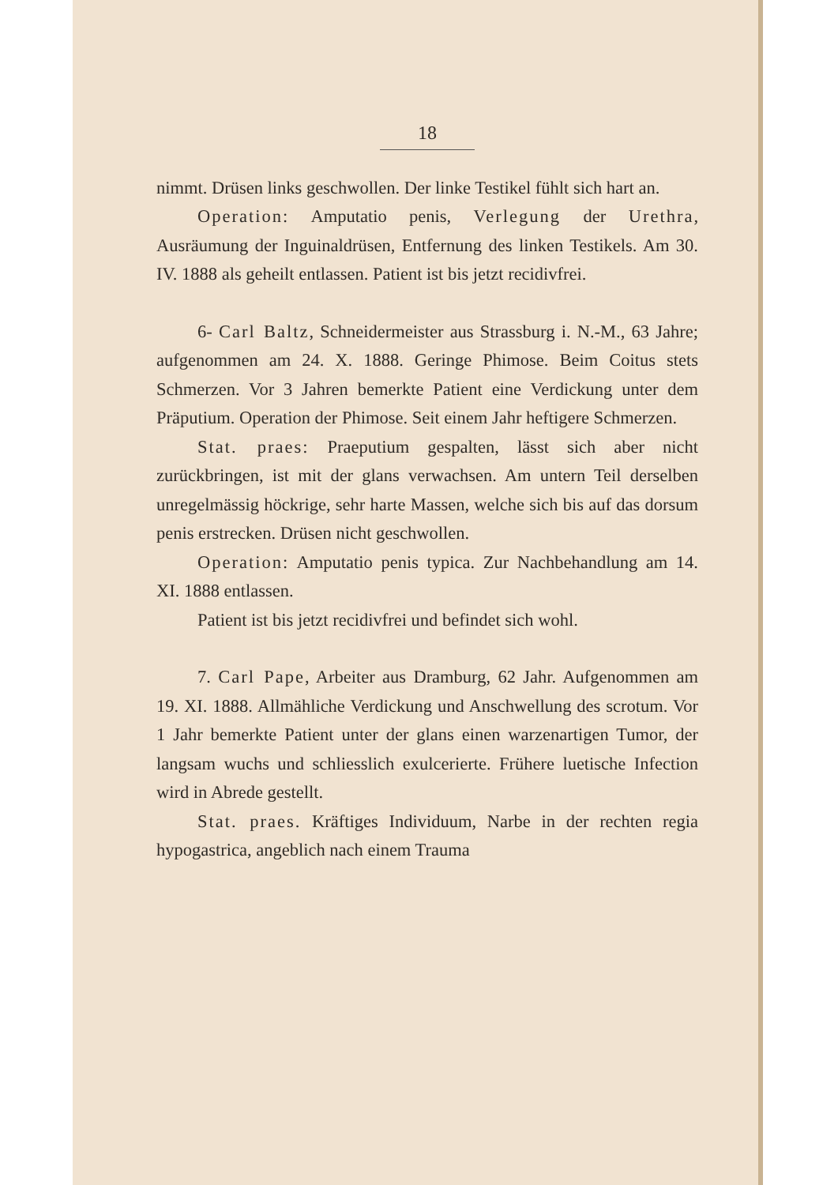18
nimmt. Drüsen links geschwollen. Der linke Testikel fühlt sich hart an.
Operation: Amputatio penis, Verlegung der Urethra, Ausräumung der Inguinaldrüsen, Entfernung des linken Testikels. Am 30. IV. 1888 als geheilt entlassen. Patient ist bis jetzt recidivfrei.
6- Carl Baltz, Schneidermeister aus Strassburg i. N.-M., 63 Jahre; aufgenommen am 24. X. 1888. Geringe Phimose. Beim Coitus stets Schmerzen. Vor 3 Jahren bemerkte Patient eine Verdickung unter dem Präputium. Operation der Phimose. Seit einem Jahr heftigere Schmerzen.
Stat. praes: Praeputium gespalten, lässt sich aber nicht zurückbringen, ist mit der glans verwachsen. Am untern Teil derselben unregelmässig höckrige, sehr harte Massen, welche sich bis auf das dorsum penis erstrecken. Drüsen nicht geschwollen.
Operation: Amputatio penis typica. Zur Nachbehandlung am 14. XI. 1888 entlassen.
Patient ist bis jetzt recidivfrei und befindet sich wohl.
7. Carl Pape, Arbeiter aus Dramburg, 62 Jahr. Aufgenommen am 19. XI. 1888. Allmähliche Verdickung und Anschwellung des scrotum. Vor 1 Jahr bemerkte Patient unter der glans einen warzenartigen Tumor, der langsam wuchs und schliesslich exulcerierte. Frühere luetische Infection wird in Abrede gestellt.
Stat. praes. Kräftiges Individuum, Narbe in der rechten regia hypogastrica, angeblich nach einem Trauma